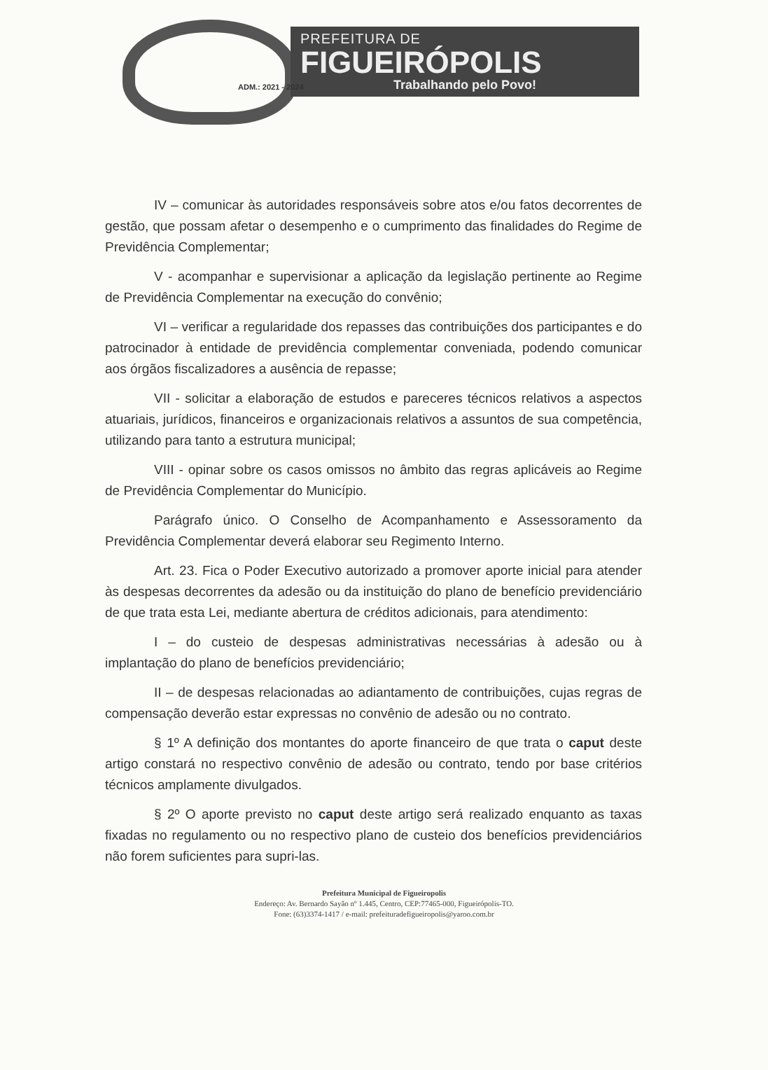PREFEITURA DE
FIGUEIRÓPOLIS
Trabalhando pelo Povo!
ADM.: 2021 - 2024
IV – comunicar às autoridades responsáveis sobre atos e/ou fatos decorrentes de gestão, que possam afetar o desempenho e o cumprimento das finalidades do Regime de Previdência Complementar;
V - acompanhar e supervisionar a aplicação da legislação pertinente ao Regime de Previdência Complementar na execução do convênio;
VI – verificar a regularidade dos repasses das contribuições dos participantes e do patrocinador à entidade de previdência complementar conveniada, podendo comunicar aos órgãos fiscalizadores a ausência de repasse;
VII - solicitar a elaboração de estudos e pareceres técnicos relativos a aspectos atuariais, jurídicos, financeiros e organizacionais relativos a assuntos de sua competência, utilizando para tanto a estrutura municipal;
VIII - opinar sobre os casos omissos no âmbito das regras aplicáveis ao Regime de Previdência Complementar do Município.
Parágrafo único. O Conselho de Acompanhamento e Assessoramento da Previdência Complementar deverá elaborar seu Regimento Interno.
Art. 23. Fica o Poder Executivo autorizado a promover aporte inicial para atender às despesas decorrentes da adesão ou da instituição do plano de benefício previdenciário de que trata esta Lei, mediante abertura de créditos adicionais, para atendimento:
I – do custeio de despesas administrativas necessárias à adesão ou à implantação do plano de benefícios previdenciário;
II – de despesas relacionadas ao adiantamento de contribuições, cujas regras de compensação deverão estar expressas no convênio de adesão ou no contrato.
§ 1º A definição dos montantes do aporte financeiro de que trata o caput deste artigo constará no respectivo convênio de adesão ou contrato, tendo por base critérios técnicos amplamente divulgados.
§ 2º O aporte previsto no caput deste artigo será realizado enquanto as taxas fixadas no regulamento ou no respectivo plano de custeio dos benefícios previdenciários não forem suficientes para supri-las.
Prefeitura Municipal de Figueiropolis
Endereço: Av. Bernardo Sayão nº 1.445, Centro, CEP:77465-000, Figueirópolis-TO.
Fone: (63)3374-1417 / e-mail: prefeituradefigueiropolis@yaroo.com.br